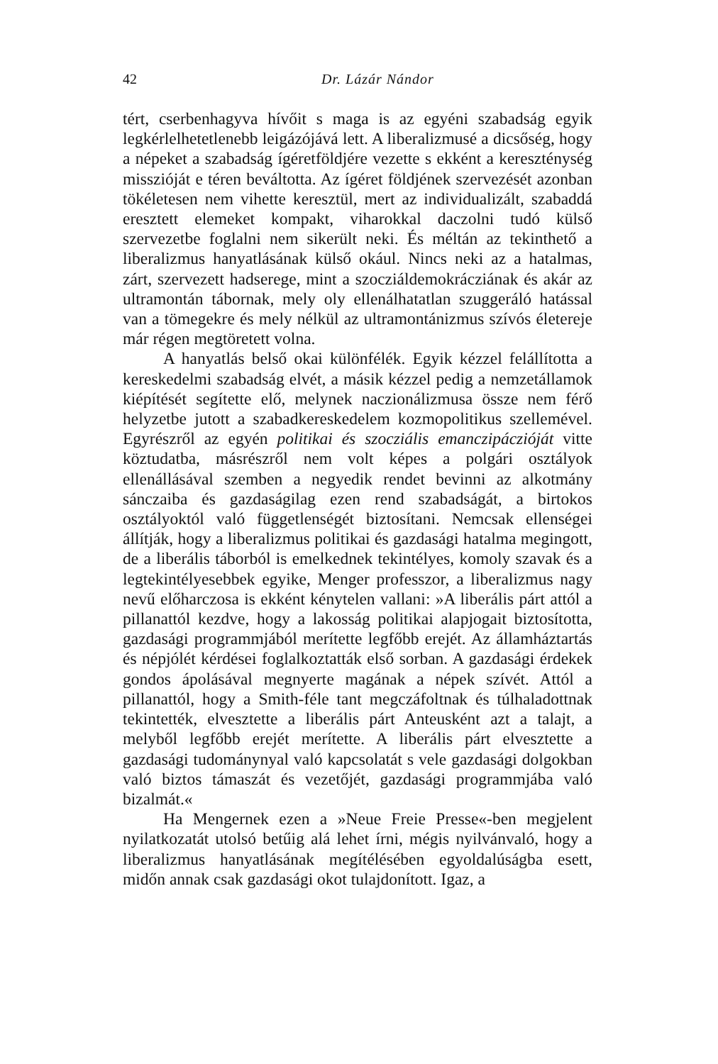42 Dr. Lázár Nándor
tért, cserbenhagyva hívőit s maga is az egyéni szabadság egyik legkérlelhetetlenebb leigázójává lett. A liberalizmusé a dicsőség, hogy a népeket a szabadság ígéretföldjére vezette s ekként a kereszténység misszióját e téren beváltotta. Az ígéret földjének szervezését azonban tökéletesen nem vihette keresztül, mert az individualizált, szabaddá eresztett elemeket kompakt, viharokkal daczolni tudó külső szervezetbe foglalni nem sikerült neki. És méltán az tekinthető a liberalizmus hanyatlásának külső okául. Nincs neki az a hatalmas, zárt, szervezett hadserege, mint a szocziáldemokrácziának és akár az ultramontán tábornak, mely oly ellenálhatatlan szuggeráló hatással van a tömegekre és mely nélkül az ultramontánizmus szívós életereje már régen megtöretett volna.
A hanyatlás belső okai különfélék. Egyik kézzel felállította a kereskedelmi szabadság elvét, a másik kézzel pedig a nemzetállamok kiépítését segítette elő, melynek naczionálizmusa össze nem férő helyzetbe jutott a szabadkereskedelem kozmopolitikus szellemével. Egyrészről az egyén politikai és szocziális emanczipáczióját vitte köztudatba, másrészről nem volt képes a polgári osztályok ellenállásával szemben a negyedik rendet bevinni az alkotmány sánczaiba és gazdaságilag ezen rend szabadságát, a birtokos osztályoktól való függetlenségét biztosítani. Nemcsak ellenségei állítják, hogy a liberalizmus politikai és gazdasági hatalma megingott, de a liberális táborból is emelkednek tekintélyes, komoly szavak és a legtekintélyesebbek egyike, Menger professzor, a liberalizmus nagy nevű előharczosa is ekként kénytelen vallani: »A liberális párt attól a pillanattól kezdve, hogy a lakosság politikai alapjogait biztosította, gazdasági programmjából merítette legfőbb erejét. Az államháztartás és népjólét kérdései foglalkoztatták első sorban. A gazdasági érdekek gondos ápolásával megnyerte magának a népek szívét. Attól a pillanattól, hogy a Smith-féle tant megczáfoltnak és túlhaladottnak tekintették, elvesztette a liberális párt Anteusként azt a talajt, a melyből legfőbb erejét merítette. A liberális párt elvesztette a gazdasági tudománynyal való kapcsolatát s vele gazdasági dolgokban való biztos támaszát és vezetőjét, gazdasági programmjába való bizalmát.«
Ha Mengernek ezen a »Neue Freie Presse«-ben megjelent nyilatkozatát utolsó betűig alá lehet írni, mégis nyilvánvaló, hogy a liberalizmus hanyatlásának megítélésében egyoldalúságba esett, midőn annak csak gazdasági okot tulajdonított. Igaz, a